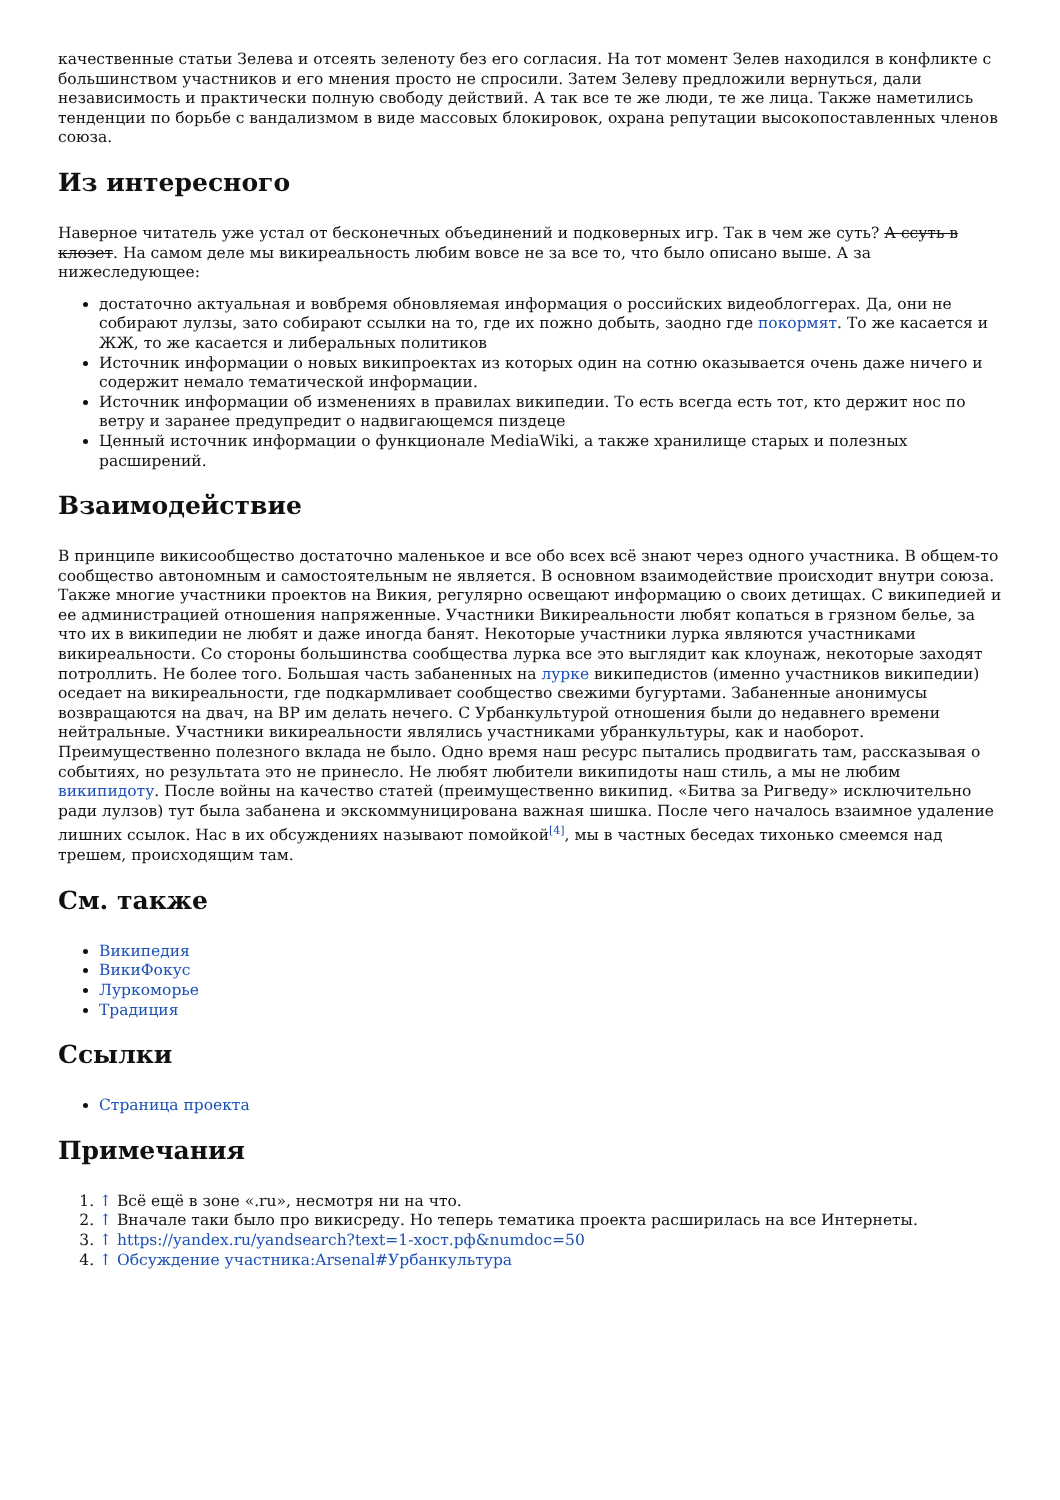качественные статьи Зелева и отсеять зеленоту без его согласия. На тот момент Зелев находился в конфликте с большинством участников и его мнения просто не спросили. Затем Зелеву предложили вернуться, дали независимость и практически полную свободу действий. А так все те же люди, те же лица. Также наметились тенденции по борьбе с вандализмом в виде массовых блокировок, охрана репутации высокопоставленных членов союза.
Из интересного
Наверное читатель уже устал от бесконечных объединений и подковерных игр. Так в чем же суть? А ссуть в клозет. На самом деле мы викиреальность любим вовсе не за все то, что было описано выше. А за нижеследующее:
достаточно актуальная и вовбремя обновляемая информация о российских видеоблоггерах. Да, они не собирают лулзы, зато собирают ссылки на то, где их пожно добыть, заодно где покормят. То же касается и ЖЖ, то же касается и либеральных политиков
Источник информации о новых википроектах из которых один на сотню оказывается очень даже ничего и содержит немало тематической информации.
Источник информации об изменениях в правилах википедии. То есть всегда есть тот, кто держит нос по ветру и заранее предупредит о надвигающемся пиздеце
Ценный источник информации о функционале MediaWiki, а также хранилище старых и полезных расширений.
Взаимодействие
В принципе викисообщество достаточно маленькое и все обо всех всё знают через одного участника. В общем-то сообщество автономным и самостоятельным не является. В основном взаимодействие происходит внутри союза. Также многие участники проектов на Викия, регулярно освещают информацию о своих детищах. С википедией и ее администрацией отношения напряженные. Участники Викиреальности любят копаться в грязном белье, за что их в википедии не любят и даже иногда банят. Некоторые участники лурка являются участниками викиреальности. Со стороны большинства сообщества лурка все это выглядит как клоунаж, некоторые заходят потроллить. Не более того. Большая часть забаненных на лурке википедистов (именно участников википедии) оседает на викиреальности, где подкармливает сообщество свежими бугуртами. Забаненные анонимусы возвращаются на двач, на ВР им делать нечего. С Урбанкультурой отношения были до недавнего времени нейтральные. Участники викиреальности являлись участниками убранкультуры, как и наоборот. Преимущественно полезного вклада не было. Одно время наш ресурс пытались продвигать там, рассказывая о событиях, но результата это не принесло. Не любят любители википидоты наш стиль, а мы не любим википидоту. После войны на качество статей (преимущественно википид. «Битва за Ригведу» исключительно ради лулзов) тут была забанена и экскоммуницирована важная шишка. После чего началось взаимное удаление лишних ссылок. Нас в их обсуждениях называют помойкой<sup>[4]</sup>, мы в частных беседах тихонько смеемся над трешем, происходящим там.
См. также
Википедия
ВикиФокус
Луркоморье
Традиция
Ссылки
Страница проекта
Примечания
1. ↑ Всё ещё в зоне «.ru», несмотря ни на что.
2. ↑ Вначале таки было про викисреду. Но теперь тематика проекта расширилась на все Интернеты.
3. ↑ https://yandex.ru/yandsearch?text=1-хост.рф&numdoc=50
4. ↑ Обсуждение участника:Arsenal#Урбанкультура